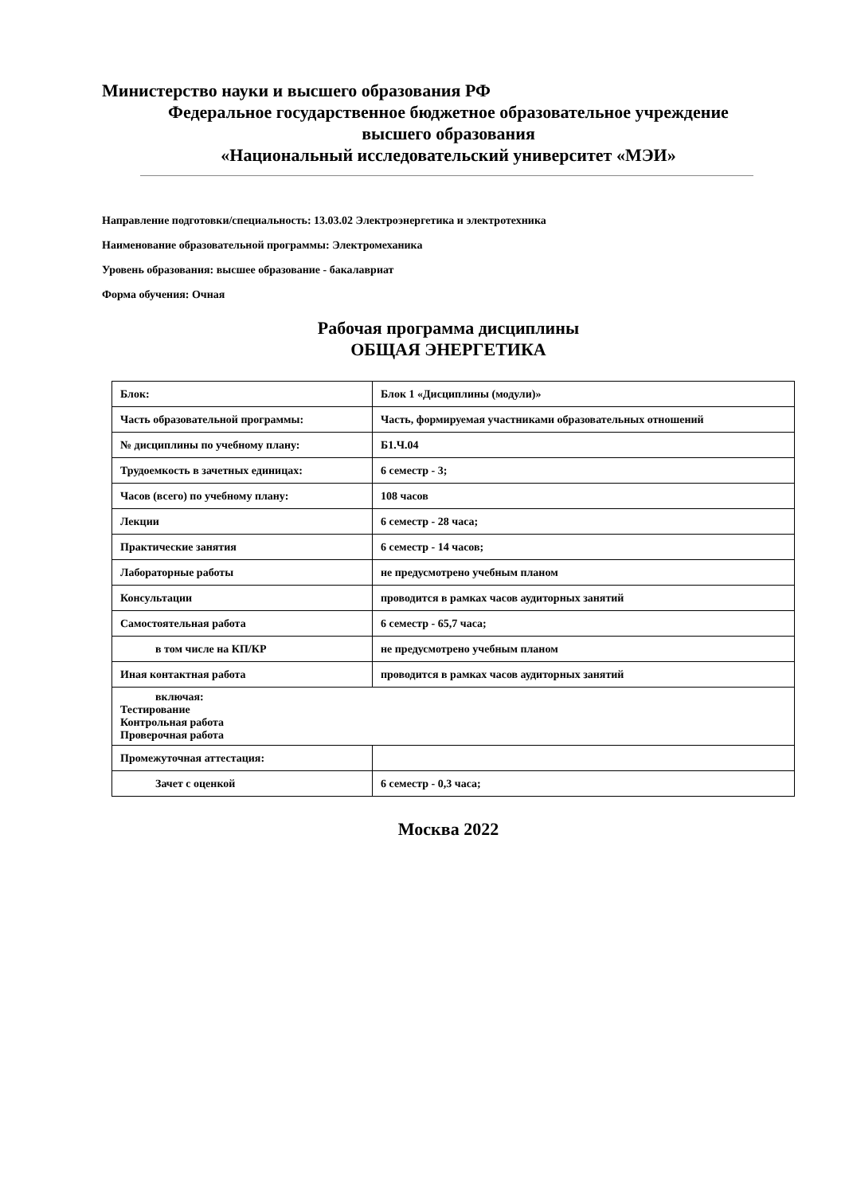Министерство науки и высшего образования РФ
Федеральное государственное бюджетное образовательное учреждение
высшего образования
«Национальный исследовательский университет «МЭИ»
Направление подготовки/специальность: 13.03.02 Электроэнергетика и электротехника
Наименование образовательной программы: Электромеханика
Уровень образования: высшее образование - бакалавриат
Форма обучения: Очная
Рабочая программа дисциплины
ОБЩАЯ ЭНЕРГЕТИКА
| Блок: | Блок 1 «Дисциплины (модули)» |
| Часть образовательной программы: | Часть, формируемая участниками образовательных отношений |
| № дисциплины по учебному плану: | Б1.Ч.04 |
| Трудоемкость в зачетных единицах: | 6 семестр - 3; |
| Часов (всего) по учебному плану: | 108 часов |
| Лекции | 6 семестр - 28 часа; |
| Практические занятия | 6 семестр - 14 часов; |
| Лабораторные работы | не предусмотрено учебным планом |
| Консультации | проводится в рамках часов аудиторных занятий |
| Самостоятельная работа | 6 семестр - 65,7 часа; |
| в том числе на КП/КР | не предусмотрено учебным планом |
| Иная контактная работа | проводится в рамках часов аудиторных занятий |
| включая: Тестирование Контрольная работа Проверочная работа | |
| Промежуточная аттестация: | |
| Зачет с оценкой | 6 семестр - 0,3 часа; |
Москва 2022